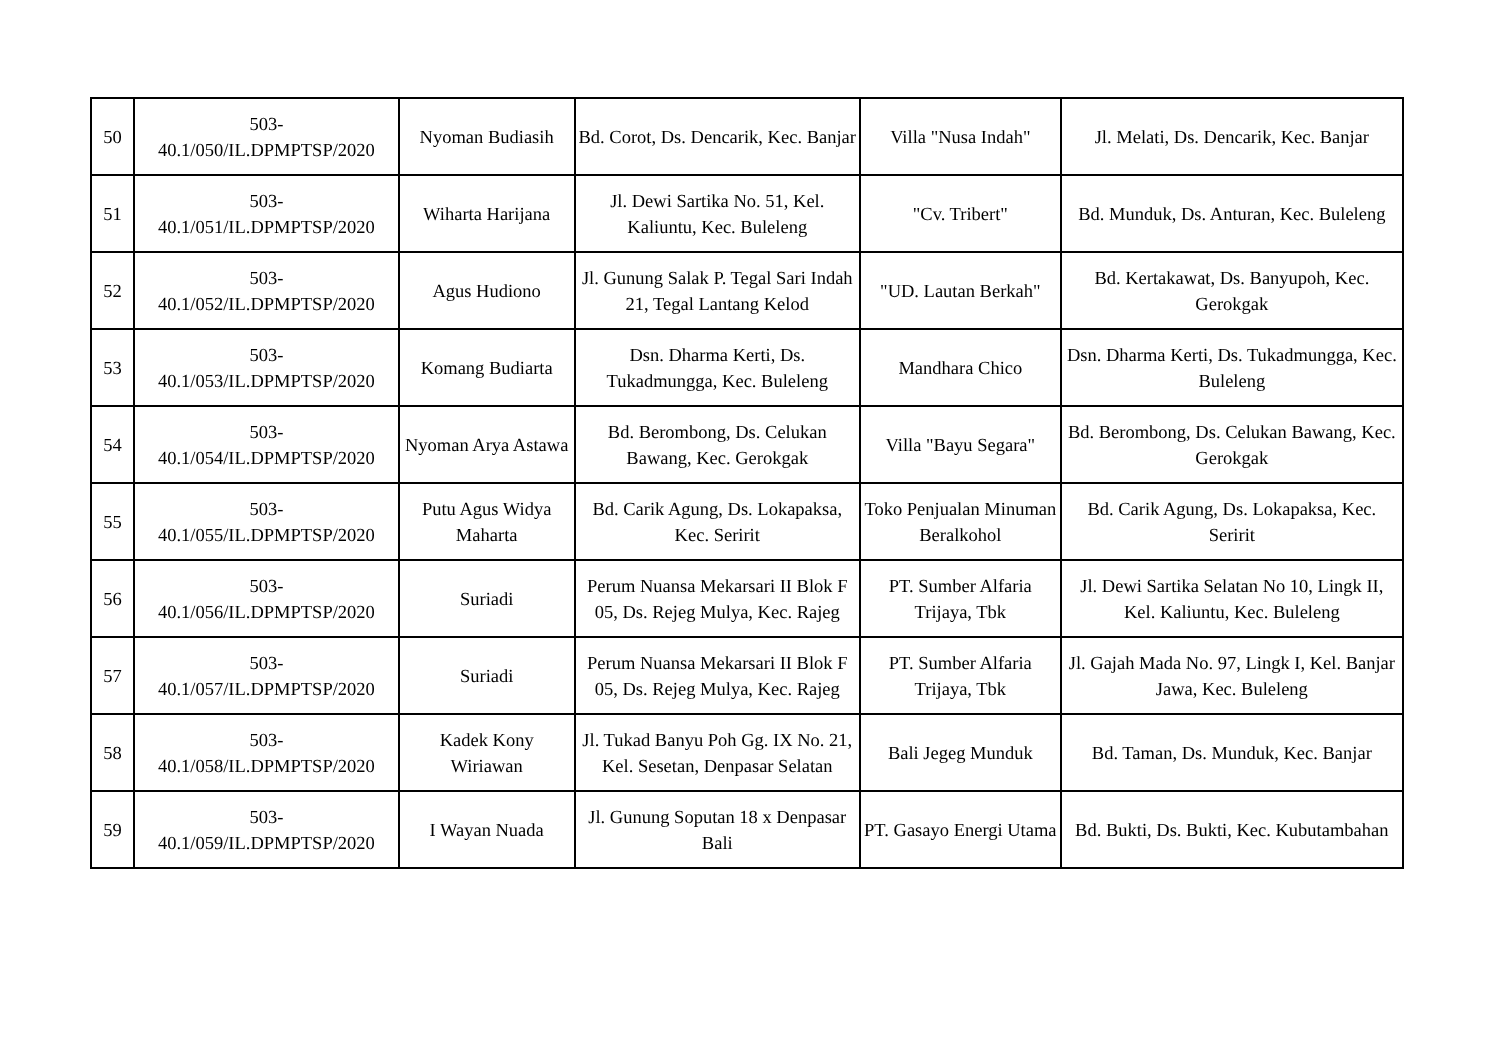| 50 | 503- 40.1/050/IL.DPMPTSP/2020 | Nyoman Budiasih | Bd. Corot, Ds. Dencarik, Kec. Banjar | Villa "Nusa Indah" | Jl. Melati, Ds. Dencarik, Kec. Banjar |
| 51 | 503- 40.1/051/IL.DPMPTSP/2020 | Wiharta Harijana | Jl. Dewi Sartika No. 51, Kel. Kaliuntu, Kec. Buleleng | "Cv. Tribert" | Bd. Munduk, Ds. Anturan, Kec. Buleleng |
| 52 | 503- 40.1/052/IL.DPMPTSP/2020 | Agus Hudiono | Jl. Gunung Salak P. Tegal Sari Indah 21, Tegal Lantang Kelod | "UD. Lautan Berkah" | Bd. Kertakawat, Ds. Banyupoh, Kec. Gerokgak |
| 53 | 503- 40.1/053/IL.DPMPTSP/2020 | Komang Budiarta | Dsn. Dharma Kerti, Ds. Tukadmungga, Kec. Buleleng | Mandhara Chico | Dsn. Dharma Kerti, Ds. Tukadmungga, Kec. Buleleng |
| 54 | 503- 40.1/054/IL.DPMPTSP/2020 | Nyoman Arya Astawa | Bd. Berombong, Ds. Celukan Bawang, Kec. Gerokgak | Villa "Bayu Segara" | Bd. Berombong, Ds. Celukan Bawang, Kec. Gerokgak |
| 55 | 503- 40.1/055/IL.DPMPTSP/2020 | Putu Agus Widya Maharta | Bd. Carik Agung, Ds. Lokapaksa, Kec. Seririt | Toko Penjualan Minuman Beralkohol | Bd. Carik Agung, Ds. Lokapaksa, Kec. Seririt |
| 56 | 503- 40.1/056/IL.DPMPTSP/2020 | Suriadi | Perum Nuansa Mekarsari II Blok F 05, Ds. Rejeg Mulya, Kec. Rajeg | PT. Sumber Alfaria Trijaya, Tbk | Jl. Dewi Sartika Selatan No 10, Lingk II, Kel. Kaliuntu, Kec. Buleleng |
| 57 | 503- 40.1/057/IL.DPMPTSP/2020 | Suriadi | Perum Nuansa Mekarsari II Blok F 05, Ds. Rejeg Mulya, Kec. Rajeg | PT. Sumber Alfaria Trijaya, Tbk | Jl. Gajah Mada No. 97, Lingk I, Kel. Banjar Jawa, Kec. Buleleng |
| 58 | 503- 40.1/058/IL.DPMPTSP/2020 | Kadek Kony Wiriawan | Jl. Tukad Banyu Poh Gg. IX No. 21, Kel. Sesetan, Denpasar Selatan | Bali Jegeg Munduk | Bd. Taman, Ds. Munduk, Kec. Banjar |
| 59 | 503- 40.1/059/IL.DPMPTSP/2020 | I Wayan Nuada | Jl. Gunung Soputan 18 x Denpasar Bali | PT. Gasayo Energi Utama | Bd. Bukti, Ds. Bukti, Kec. Kubutambahan |